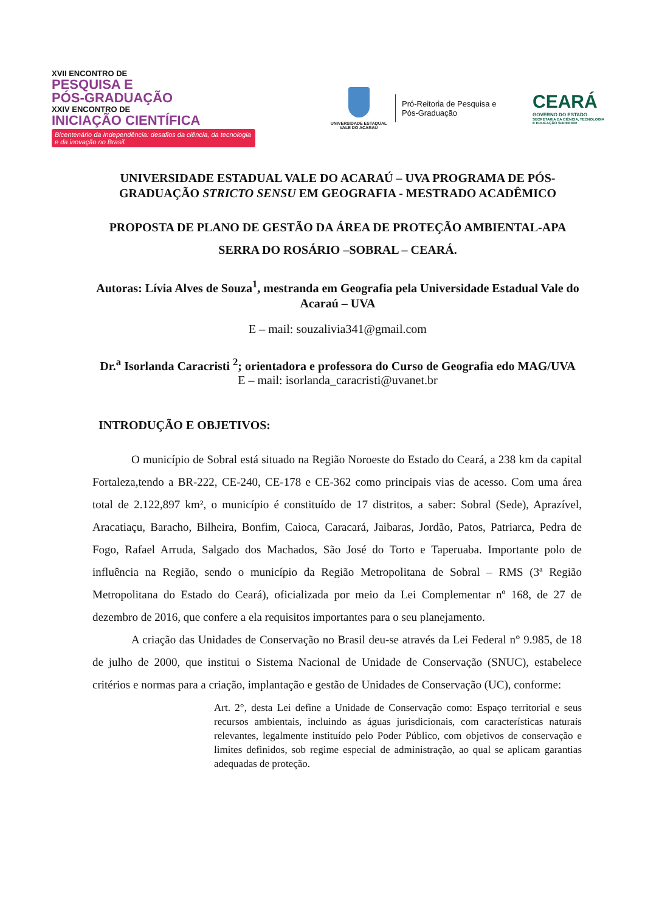XVII ENCONTRO DE
PESQUISA E
PÓS-GRADUAÇÃO
XXIV ENCONTRO DE
INICIAÇÃO CIENTÍFICA
Bicentenário da Independência: desafios da ciência, da tecnologia e da inovação no Brasil.
UNIVERSIDADE ESTADUAL
VALE DO ACARAÚ
Pró-Reitoria de Pesquisa e Pós-Graduação
CEARÁ
GOVERNO DO ESTADO
SECRETARIA DA CIÊNCIA, TECNOLOGIA
E EDUCAÇÃO SUPERIOR
UNIVERSIDADE ESTADUAL VALE DO ACARAÚ – UVA PROGRAMA DE PÓS-GRADUAÇÃO STRICTO SENSU EM GEOGRAFIA - MESTRADO ACADÊMICO
PROPOSTA DE PLANO DE GESTÃO DA ÁREA DE PROTEÇÃO AMBIENTAL-APA SERRA DO ROSÁRIO –SOBRAL – CEARÁ.
Autoras: Lívia Alves de Souza<sup>1</sup>, mestranda em Geografia pela Universidade Estadual Vale do Acaraú – UVA
E – mail: souzalivia341@gmail.com
Dr.<sup>a</sup> Isorlanda Caracristi <sup>2</sup>; orientadora e professora do Curso de Geografia edo MAG/UVA
E – mail: isorlanda_caracristi@uvanet.br
INTRODUÇÃO E OBJETIVOS:
O município de Sobral está situado na Região Noroeste do Estado do Ceará, a 238 km da capital Fortaleza,tendo a BR-222, CE-240, CE-178 e CE-362 como principais vias de acesso. Com uma área total de 2.122,897 km², o município é constituído de 17 distritos, a saber: Sobral (Sede), Aprazível, Aracatiaçu, Baracho, Bilheira, Bonfim, Caioca, Caracará, Jaibaras, Jordão, Patos, Patriarca, Pedra de Fogo, Rafael Arruda, Salgado dos Machados, São José do Torto e Taperuaba. Importante polo de influência na Região, sendo o município da Região Metropolitana de Sobral – RMS (3ª Região Metropolitana do Estado do Ceará), oficializada por meio da Lei Complementar nº 168, de 27 de dezembro de 2016, que confere a ela requisitos importantes para o seu planejamento.
A criação das Unidades de Conservação no Brasil deu-se através da Lei Federal n° 9.985, de 18 de julho de 2000, que institui o Sistema Nacional de Unidade de Conservação (SNUC), estabelece critérios e normas para a criação, implantação e gestão de Unidades de Conservação (UC), conforme:
Art. 2°, desta Lei define a Unidade de Conservação como: Espaço territorial e seus recursos ambientais, incluindo as águas jurisdicionais, com características naturais relevantes, legalmente instituído pelo Poder Público, com objetivos de conservação e limites definidos, sob regime especial de administração, ao qual se aplicam garantias adequadas de proteção.